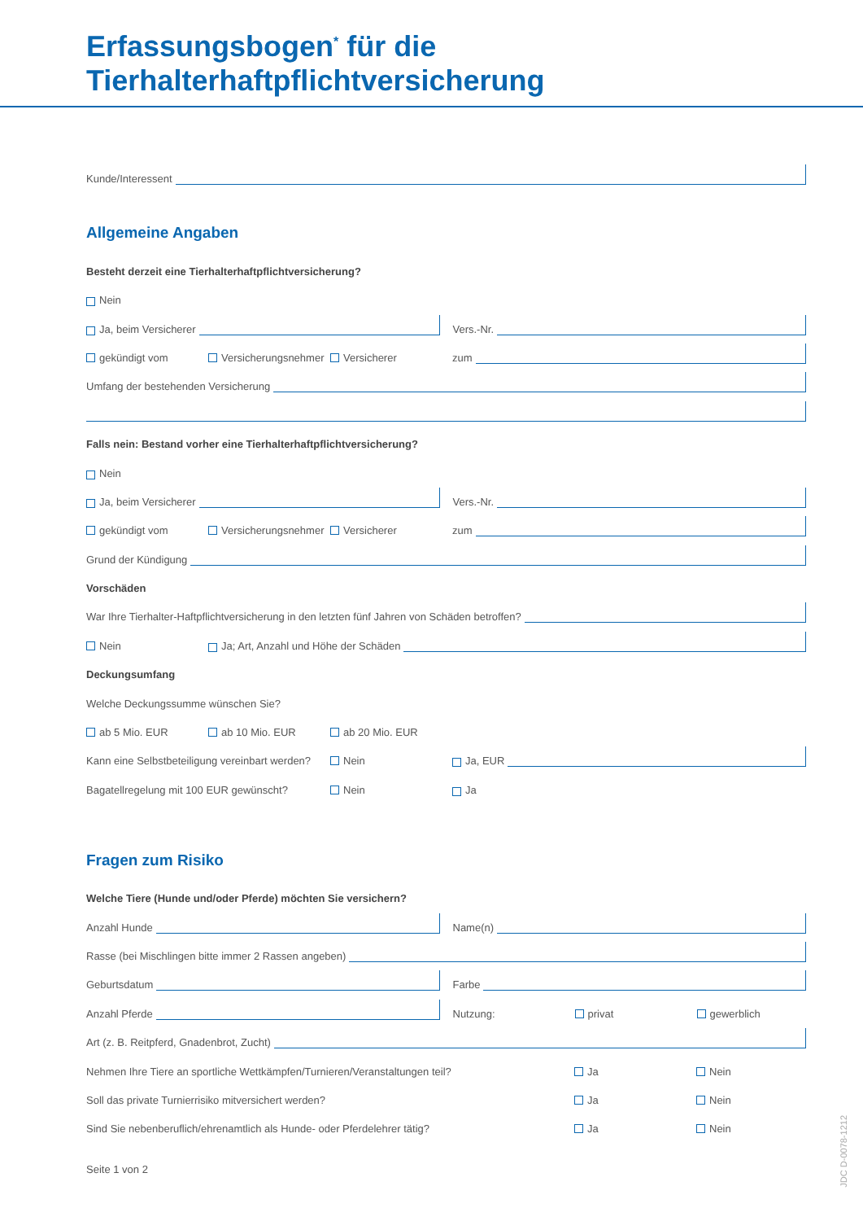Erfassungsbogen<sup>*</sup> für die
Tierhalterhaftpflichtversicherung
Kunde/Interessent
Allgemeine Angaben
Besteht derzeit eine Tierhalterhaftpflichtversicherung?
Nein
Ja, beim Versicherer
Vers.-Nr.
gekündigt vom Versicherungsnehmer Versicherer
zum
Umfang der bestehenden Versicherung
Falls nein: Bestand vorher eine Tierhalterhaftpflichtversicherung?
Nein
Ja, beim Versicherer
Vers.-Nr.
gekündigt vom Versicherungsnehmer Versicherer
zum
Grund der Kündigung
Vorschäden
War Ihre Tierhalter-Haftpflichtversicherung in den letzten fünf Jahren von Schäden betroffen?
Nein Ja; Art, Anzahl und Höhe der Schäden
Deckungsumfang
Welche Deckungssumme wünschen Sie?
ab 5 Mio. EUR ab 10 Mio. EUR ab 20 Mio. EUR
Kann eine Selbstbeteiligung vereinbart werden? Nein Ja, EUR
Bagatellregelung mit 100 EUR gewünscht? Nein Ja
Fragen zum Risiko
Welche Tiere (Hunde und/oder Pferde) möchten Sie versichern?
Anzahl Hunde
Name(n)
Rasse (bei Mischlingen bitte immer 2 Rassen angeben)
Geburtsdatum
Farbe
Anzahl Pferde
Nutzung: privat gewerblich
Art (z. B. Reitpferd, Gnadenbrot, Zucht)
Nehmen Ihre Tiere an sportliche Wettkämpfen/Turnieren/Veranstaltungen teil? Ja Nein
Soll das private Turnierrisiko mitversichert werden? Ja Nein
Sind Sie nebenberuflich/ehrenamtlich als Hunde- oder Pferdelehrer tätig? Ja Nein
Seite 1 von 2
JDC D-0078-1212